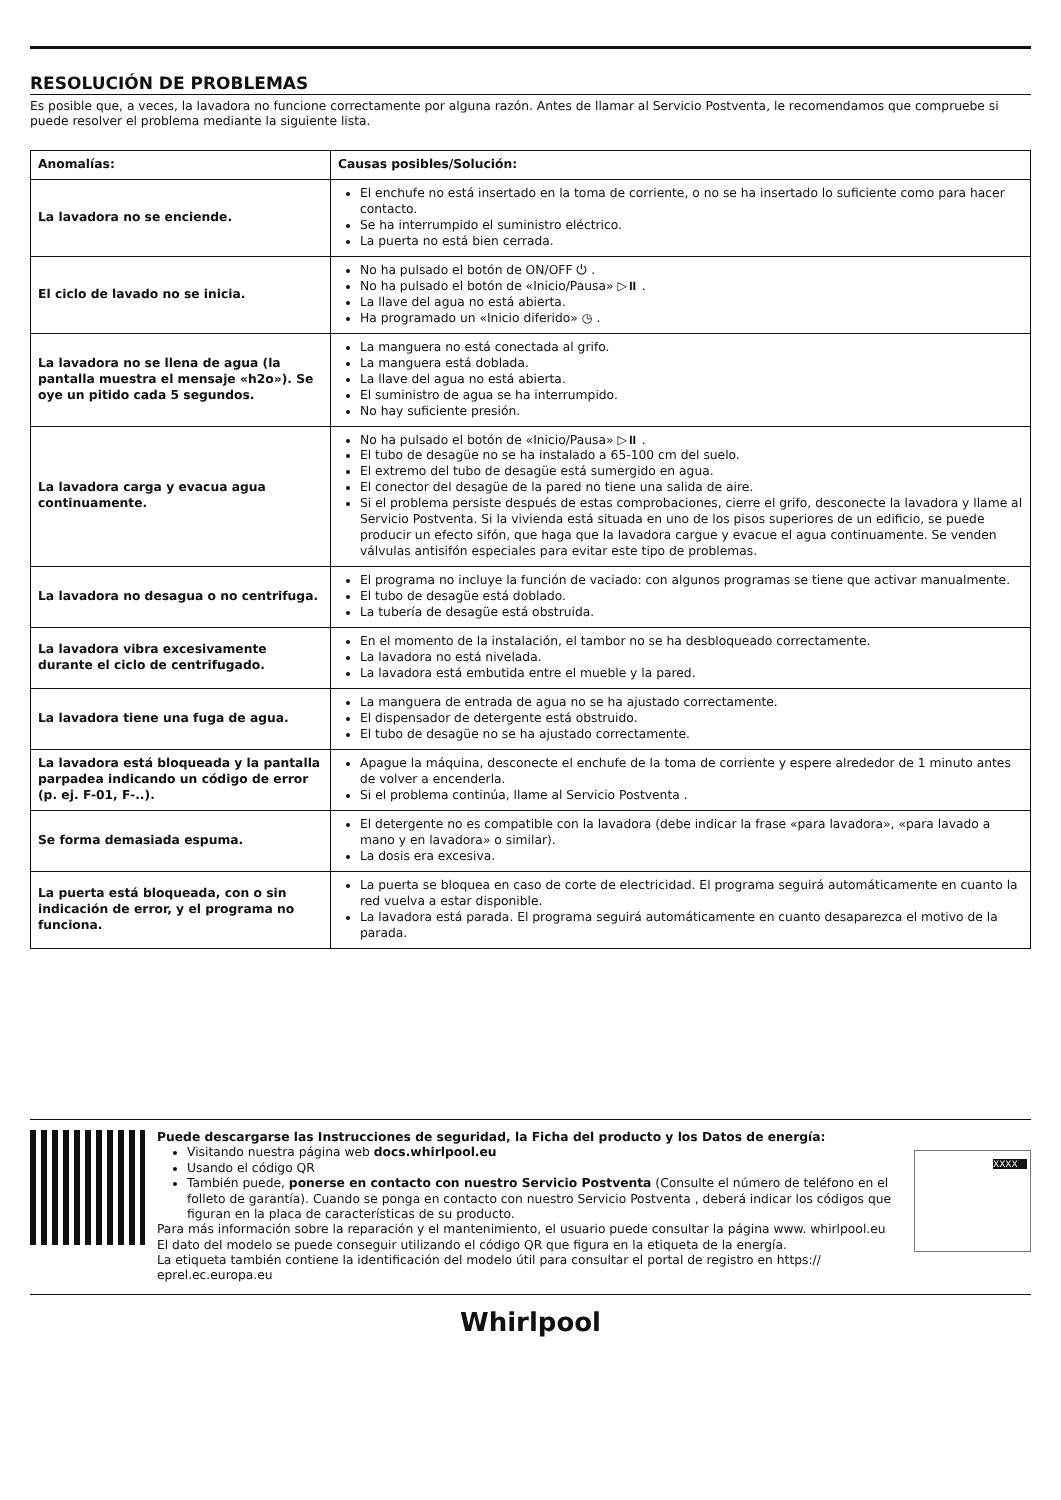RESOLUCIÓN DE PROBLEMAS
Es posible que, a veces, la lavadora no funcione correctamente por alguna razón. Antes de llamar al Servicio Postventa, le recomendamos que compruebe si puede resolver el problema mediante la siguiente lista.
| Anomalías: | Causas posibles/Solución: |
| --- | --- |
| La lavadora no se enciende. | El enchufe no está insertado en la toma de corriente, o no se ha insertado lo suficiente como para hacer contacto. Se ha interrumpido el suministro eléctrico. La puerta no está bien cerrada. |
| El ciclo de lavado no se inicia. | No ha pulsado el botón de ON/OFF ⏻ . No ha pulsado el botón de «Inicio/Pausa» ▷⏸ . La llave del agua no está abierta. Ha programado un «Inicio diferido» ◷ . |
| La lavadora no se llena de agua (la pantalla muestra el mensaje «h2o»). Se oye un pitido cada 5 segundos. | La manguera no está conectada al grifo. La manguera está doblada. La llave del agua no está abierta. El suministro de agua se ha interrumpido. No hay suficiente presión. |
| La lavadora carga y evacua agua continuamente. | No ha pulsado el botón de «Inicio/Pausa» ▷⏸ . El tubo de desagüe no se ha instalado a 65-100 cm del suelo. El extremo del tubo de desagüe está sumergido en agua. El conector del desagüe de la pared no tiene una salida de aire. Si el problema persiste después de estas comprobaciones, cierre el grifo, desconecte la lavadora y llame al Servicio Postventa. Si la vivienda está situada en uno de los pisos superiores de un edificio, se puede producir un efecto sifón, que haga que la lavadora cargue y evacue el agua continuamente. Se venden válvulas antisifón especiales para evitar este tipo de problemas. |
| La lavadora no desagua o no centrifuga. | El programa no incluye la función de vaciado: con algunos programas se tiene que activar manualmente. El tubo de desagüe está doblado. La tubería de desagüe está obstruida. |
| La lavadora vibra excesivamente durante el ciclo de centrifugado. | En el momento de la instalación, el tambor no se ha desbloqueado correctamente. La lavadora no está nivelada. La lavadora está embutida entre el mueble y la pared. |
| La lavadora tiene una fuga de agua. | La manguera de entrada de agua no se ha ajustado correctamente. El dispensador de detergente está obstruido. El tubo de desagüe no se ha ajustado correctamente. |
| La lavadora está bloqueada y la pantalla parpadea indicando un código de error (p. ej. F-01, F-..). | Apague la máquina, desconecte el enchufe de la toma de corriente y espere alrededor de 1 minuto antes de volver a encenderla. Si el problema continúa, llame al Servicio Postventa . |
| Se forma demasiada espuma. | El detergente no es compatible con la lavadora (debe indicar la frase «para lavadora», «para lavado a mano y en lavadora» o similar). La dosis era excesiva. |
| La puerta está bloqueada, con o sin indicación de error, y el programa no funciona. | La puerta se bloquea en caso de corte de electricidad. El programa seguirá automáticamente en cuanto la red vuelva a estar disponible. La lavadora está parada. El programa seguirá automáticamente en cuanto desaparezca el motivo de la parada. |
Puede descargarse las Instrucciones de seguridad, la Ficha del producto y los Datos de energía:
Visitando nuestra página web docs.whirlpool.eu
Usando el código QR
También puede, ponerse en contacto con nuestro Servicio Postventa (Consulte el número de teléfono en el folleto de garantía). Cuando se ponga en contacto con nuestro Servicio Postventa , deberá indicar los códigos que figuran en la placa de características de su producto.
Para más información sobre la reparación y el mantenimiento, el usuario puede consultar la página www. whirlpool.eu
El dato del modelo se puede conseguir utilizando el código QR que figura en la etiqueta de la energía.
La etiqueta también contiene la identificación del modelo útil para consultar el portal de registro en https:// eprel.ec.europa.eu
XXXX
Whirlpool